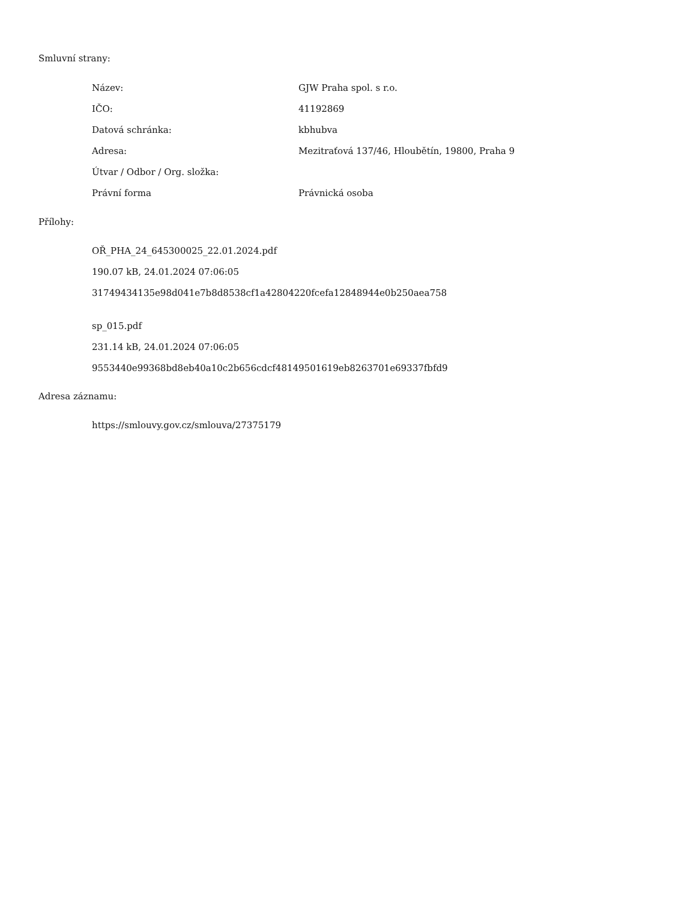Smluvní strany:
| Název: | GJW Praha spol. s r.o. |
| IČO: | 41192869 |
| Datová schránka: | kbhubva |
| Adresa: | Mezitraťová 137/46, Hloubětín, 19800, Praha 9 |
| Útvar / Odbor / Org. složka: | |
| Právní forma | Právnická osoba |
Přílohy:
OŘ_PHA_24_645300025_22.01.2024.pdf
190.07 kB, 24.01.2024 07:06:05
31749434135e98d041e7b8d8538cf1a42804220fcefa12848944e0b250aea758
sp_015.pdf
231.14 kB, 24.01.2024 07:06:05
9553440e99368bd8eb40a10c2b656cdcf48149501619eb8263701e69337fbfd9
Adresa záznamu:
https://smlouvy.gov.cz/smlouva/27375179